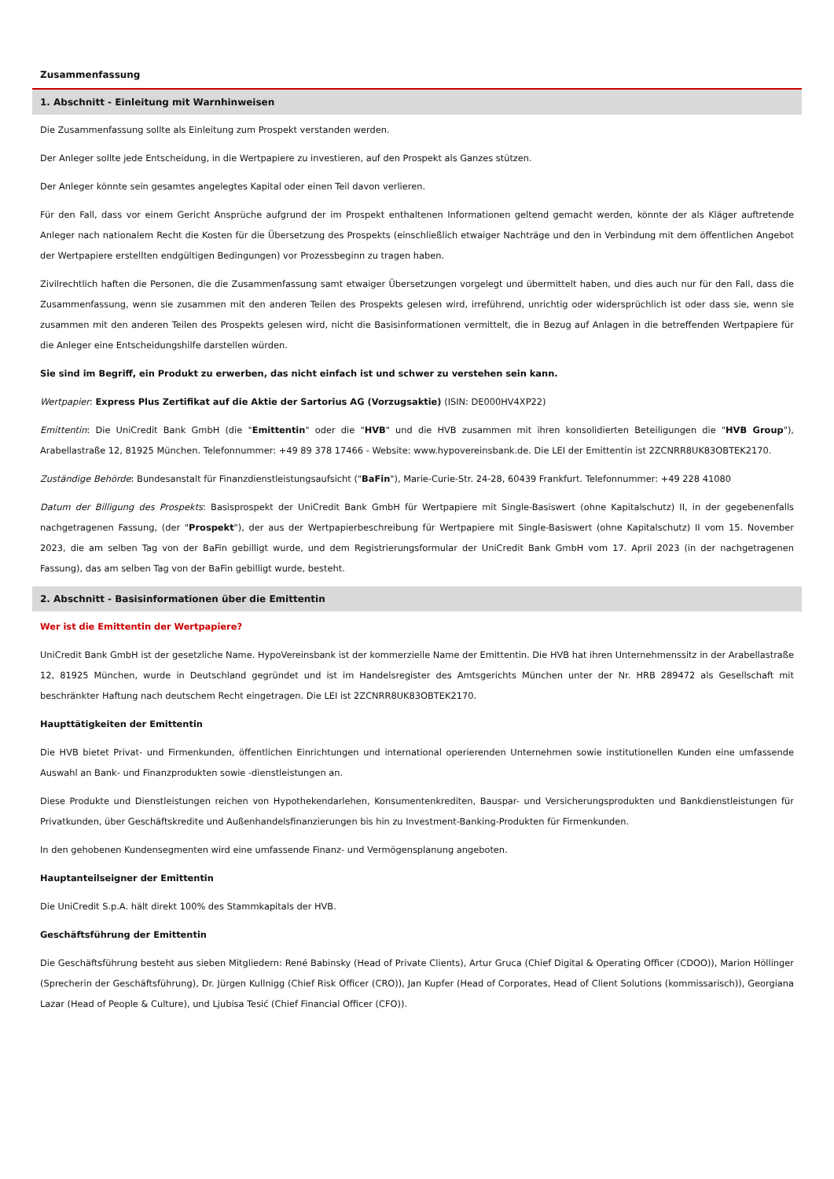Zusammenfassung
1. Abschnitt - Einleitung mit Warnhinweisen
Die Zusammenfassung sollte als Einleitung zum Prospekt verstanden werden.
Der Anleger sollte jede Entscheidung, in die Wertpapiere zu investieren, auf den Prospekt als Ganzes stützen.
Der Anleger könnte sein gesamtes angelegtes Kapital oder einen Teil davon verlieren.
Für den Fall, dass vor einem Gericht Ansprüche aufgrund der im Prospekt enthaltenen Informationen geltend gemacht werden, könnte der als Kläger auftretende Anleger nach nationalem Recht die Kosten für die Übersetzung des Prospekts (einschließlich etwaiger Nachträge und den in Verbindung mit dem öffentlichen Angebot der Wertpapiere erstellten endgültigen Bedingungen) vor Prozessbeginn zu tragen haben.
Zivilrechtlich haften die Personen, die die Zusammenfassung samt etwaiger Übersetzungen vorgelegt und übermittelt haben, und dies auch nur für den Fall, dass die Zusammenfassung, wenn sie zusammen mit den anderen Teilen des Prospekts gelesen wird, irreführend, unrichtig oder widersprüchlich ist oder dass sie, wenn sie zusammen mit den anderen Teilen des Prospekts gelesen wird, nicht die Basisinformationen vermittelt, die in Bezug auf Anlagen in die betreffenden Wertpapiere für die Anleger eine Entscheidungshilfe darstellen würden.
Sie sind im Begriff, ein Produkt zu erwerben, das nicht einfach ist und schwer zu verstehen sein kann.
Wertpapier: Express Plus Zertifikat auf die Aktie der Sartorius AG (Vorzugsaktie) (ISIN: DE000HV4XP22)
Emittentin: Die UniCredit Bank GmbH (die "Emittentin" oder die "HVB" und die HVB zusammen mit ihren konsolidierten Beteiligungen die "HVB Group"), Arabellastraße 12, 81925 München. Telefonnummer: +49 89 378 17466 - Website: www.hypovereinsbank.de. Die LEI der Emittentin ist 2ZCNRR8UK83OBTEK2170.
Zuständige Behörde: Bundesanstalt für Finanzdienstleistungsaufsicht ("BaFin"), Marie-Curie-Str. 24-28, 60439 Frankfurt. Telefonnummer: +49 228 41080
Datum der Billigung des Prospekts: Basisprospekt der UniCredit Bank GmbH für Wertpapiere mit Single-Basiswert (ohne Kapitalschutz) II, in der gegebenenfalls nachgetragenen Fassung, (der "Prospekt"), der aus der Wertpapierbeschreibung für Wertpapiere mit Single-Basiswert (ohne Kapitalschutz) II vom 15. November 2023, die am selben Tag von der BaFin gebilligt wurde, und dem Registrierungsformular der UniCredit Bank GmbH vom 17. April 2023 (in der nachgetragenen Fassung), das am selben Tag von der BaFin gebilligt wurde, besteht.
2. Abschnitt - Basisinformationen über die Emittentin
Wer ist die Emittentin der Wertpapiere?
UniCredit Bank GmbH ist der gesetzliche Name. HypoVereinsbank ist der kommerzielle Name der Emittentin. Die HVB hat ihren Unternehmenssitz in der Arabellastraße 12, 81925 München, wurde in Deutschland gegründet und ist im Handelsregister des Amtsgerichts München unter der Nr. HRB 289472 als Gesellschaft mit beschränkter Haftung nach deutschem Recht eingetragen. Die LEI ist 2ZCNRR8UK83OBTEK2170.
Haupttätigkeiten der Emittentin
Die HVB bietet Privat- und Firmenkunden, öffentlichen Einrichtungen und international operierenden Unternehmen sowie institutionellen Kunden eine umfassende Auswahl an Bank- und Finanzprodukten sowie -dienstleistungen an.
Diese Produkte und Dienstleistungen reichen von Hypothekendarlehen, Konsumentenkrediten, Bauspar- und Versicherungsprodukten und Bankdienstleistungen für Privatkunden, über Geschäftskredite und Außenhandelsfinanzierungen bis hin zu Investment-Banking-Produkten für Firmenkunden.
In den gehobenen Kundensegmenten wird eine umfassende Finanz- und Vermögensplanung angeboten.
Hauptanteilseigner der Emittentin
Die UniCredit S.p.A. hält direkt 100% des Stammkapitals der HVB.
Geschäftsführung der Emittentin
Die Geschäftsführung besteht aus sieben Mitgliedern: René Babinsky (Head of Private Clients), Artur Gruca (Chief Digital & Operating Officer (CDOO)), Marion Höllinger (Sprecherin der Geschäftsführung), Dr. Jürgen Kullnigg (Chief Risk Officer (CRO)), Jan Kupfer (Head of Corporates, Head of Client Solutions (kommissarisch)), Georgiana Lazar (Head of People & Culture), und Ljubisa Tesić (Chief Financial Officer (CFO)).